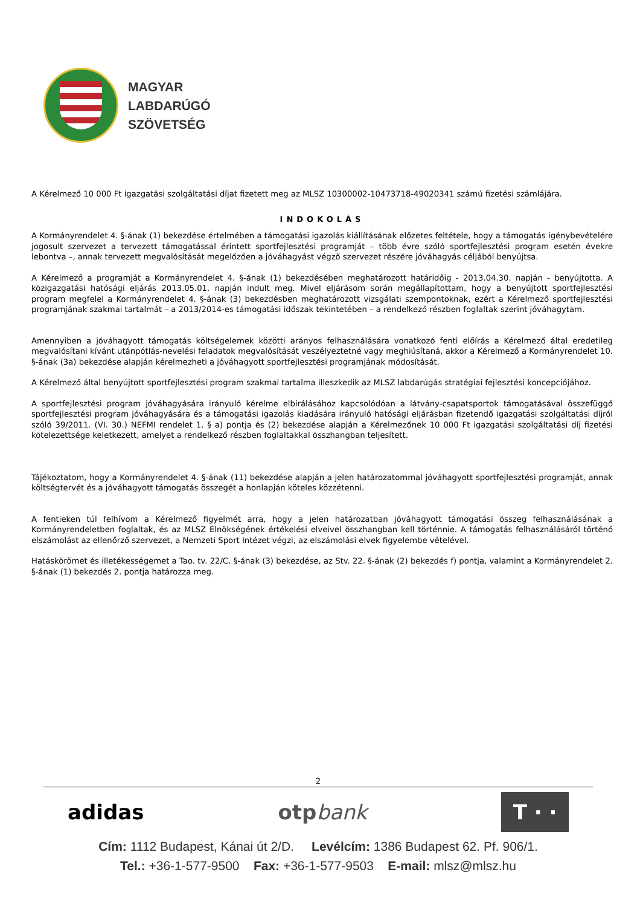MAGYAR
LABDARÚGÓ
SZÖVETSÉG
A Kérelmező 10 000 Ft igazgatási szolgáltatási díjat fizetett meg az MLSZ 10300002-10473718-49020341 számú fizetési számlájára.
INDOKOLÁS
A Kormányrendelet 4. §-ának (1) bekezdése értelmében a támogatási igazolás kiállításának előzetes feltétele, hogy a támogatás igénybevételére jogosult szervezet a tervezett támogatással érintett sportfejlesztési programját – több évre szóló sportfejlesztési program esetén évekre lebontva –, annak tervezett megvalósítását megelőzően a jóváhagyást végző szervezet részére jóváhagyás céljából benyújtsa.
A Kérelmező a programját a Kormányrendelet 4. §-ának (1) bekezdésében meghatározott határidőig - 2013.04.30. napján - benyújtotta. A közigazgatási hatósági eljárás 2013.05.01. napján indult meg. Mivel eljárásom során megállapítottam, hogy a benyújtott sportfejlesztési program megfelel a Kormányrendelet 4. §-ának (3) bekezdésben meghatározott vizsgálati szempontoknak, ezért a Kérelmező sportfejlesztési programjának szakmai tartalmát – a 2013/2014-es támogatási időszak tekintetében – a rendelkező részben foglaltak szerint jóváhagytam.
Amennyiben a jóváhagyott támogatás költségelemek közötti arányos felhasználására vonatkozó fenti előírás a Kérelmező által eredetileg megvalósítani kívánt utánpótlás-nevelési feladatok megvalósítását veszélyeztetné vagy meghiúsítaná, akkor a Kérelmező a Kormányrendelet 10. §-ának (3a) bekezdése alapján kérelmezheti a jóváhagyott sportfejlesztési programjának módosítását.
A Kérelmező által benyújtott sportfejlesztési program szakmai tartalma illeszkedik az MLSZ labdarúgás stratégiai fejlesztési koncepciójához.
A sportfejlesztési program jóváhagyására irányuló kérelme elbírálásához kapcsolódóan a látvány-csapatsportok támogatásával összefüggő sportfejlesztési program jóváhagyására és a támogatási igazolás kiadására irányuló hatósági eljárásban fizetendő igazgatási szolgáltatási díjról szóló 39/2011. (VI. 30.) NEFMI rendelet 1. § a) pontja és (2) bekezdése alapján a Kérelmezőnek 10 000 Ft igazgatási szolgáltatási díj fizetési kötelezettsége keletkezett, amelyet a rendelkező részben foglaltakkal összhangban teljesített.
Tájékoztatom, hogy a Kormányrendelet 4. §-ának (11) bekezdése alapján a jelen határozatommal jóváhagyott sportfejlesztési programját, annak költségtervét és a jóváhagyott támogatás összegét a honlapján köteles közzétenni.
A fentieken túl felhívom a Kérelmező figyelmét arra, hogy a jelen határozatban jóváhagyott támogatási összeg felhasználásának a Kormányrendeletben foglaltak, és az MLSZ Elnökségének értékelési elveivel összhangban kell történnie. A támogatás felhasználásáról történő elszámolást az ellenőrző szervezet, a Nemzeti Sport Intézet végzi, az elszámolási elvek figyelembe vételével.
Hatáskörömet és illetékességemet a Tao. tv. 22/C. §-ának (3) bekezdése, az Stv. 22. §-ának (2) bekezdés f) pontja, valamint a Kormányrendelet 2. §-ának (1) bekezdés 2. pontja határozza meg.
2
adidas otpbank T · ·
Cím: 1112 Budapest, Kánai út 2/D. Levélcím: 1386 Budapest 62. Pf. 906/1.
Tel.: +36-1-577-9500 Fax: +36-1-577-9503 E-mail: mlsz@mlsz.hu